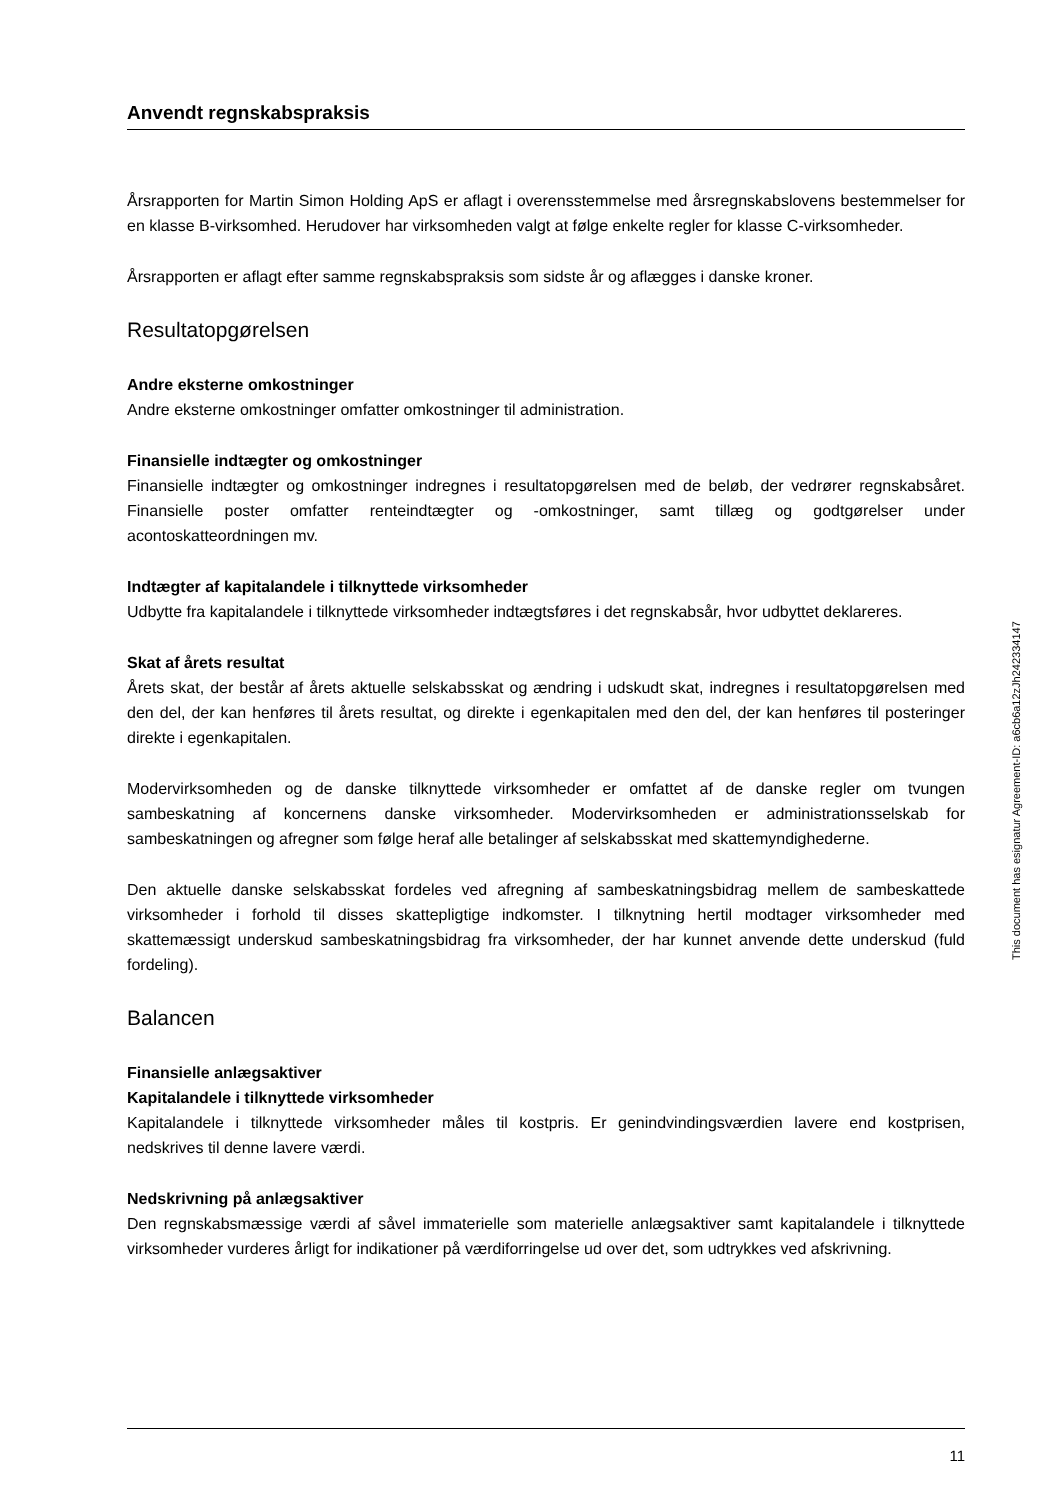Anvendt regnskabspraksis
Årsrapporten for Martin Simon Holding ApS er aflagt i overensstemmelse med årsregnskabslovens bestemmelser for en klasse B-virksomhed. Herudover har virksomheden valgt at følge enkelte regler for klasse C-virksomheder.
Årsrapporten er aflagt efter samme regnskabspraksis som sidste år og aflægges i danske kroner.
Resultatopgørelsen
Andre eksterne omkostninger
Andre eksterne omkostninger omfatter omkostninger til administration.
Finansielle indtægter og omkostninger
Finansielle indtægter og omkostninger indregnes i resultatopgørelsen med de beløb, der vedrører regnskabsåret. Finansielle poster omfatter renteindtægter og -omkostninger, samt tillæg og godtgørelser under acontoskatteordningen mv.
Indtægter af kapitalandele i tilknyttede virksomheder
Udbytte fra kapitalandele i tilknyttede virksomheder indtægtsføres i det regnskabsår, hvor udbyttet deklareres.
Skat af årets resultat
Årets skat, der består af årets aktuelle selskabsskat og ændring i udskudt skat, indregnes i resultatopgørelsen med den del, der kan henføres til årets resultat, og direkte i egenkapitalen med den del, der kan henføres til posteringer direkte i egenkapitalen.
Modervirksomheden og de danske tilknyttede virksomheder er omfattet af de danske regler om tvungen sambeskatning af koncernens danske virksomheder. Modervirksomheden er administrationsselskab for sambeskatningen og afregner som følge heraf alle betalinger af selskabsskat med skattemyndighederne.
Den aktuelle danske selskabsskat fordeles ved afregning af sambeskatningsbidrag mellem de sambeskattede virksomheder i forhold til disses skattepligtige indkomster. I tilknytning hertil modtager virksomheder med skattemæssigt underskud sambeskatningsbidrag fra virksomheder, der har kunnet anvende dette underskud (fuld fordeling).
Balancen
Finansielle anlægsaktiver
Kapitalandele i tilknyttede virksomheder
Kapitalandele i tilknyttede virksomheder måles til kostpris. Er genindvindingsværdien lavere end kostprisen, nedskrives til denne lavere værdi.
Nedskrivning på anlægsaktiver
Den regnskabsmæssige værdi af såvel immaterielle som materielle anlægsaktiver samt kapitalandele i tilknyttede virksomheder vurderes årligt for indikationer på værdiforringelse ud over det, som udtrykkes ved afskrivning.
This document has esignatur Agreement-ID: a6cb6a12zJh242334147
11